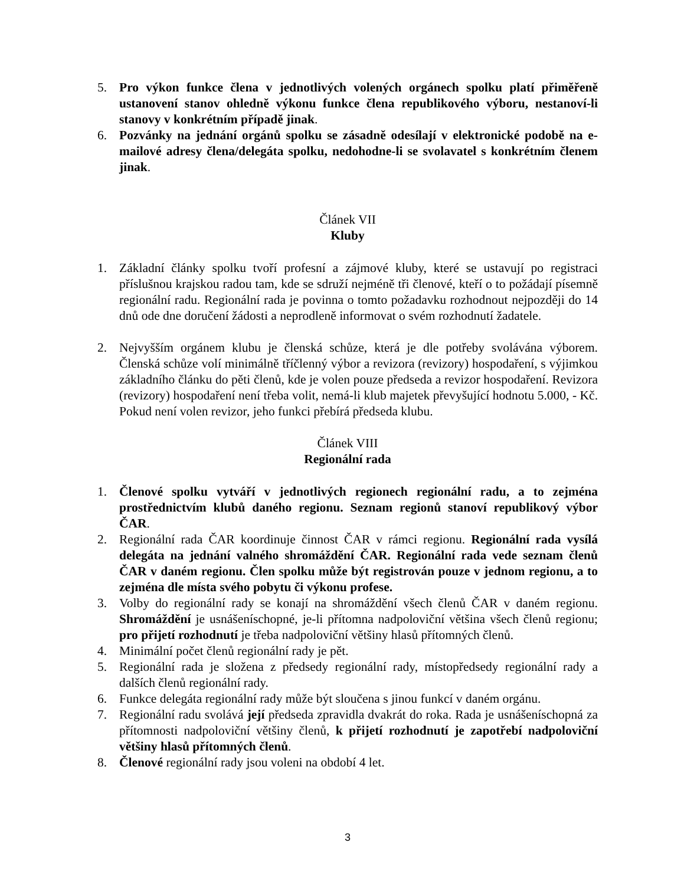5. Pro výkon funkce člena v jednotlivých volených orgánech spolku platí přiměřeně ustanovení stanov ohledně výkonu funkce člena republikového výboru, nestanoví-li stanovy v konkrétním případě jinak.
6. Pozvánky na jednání orgánů spolku se zásadně odesílají v elektronické podobě na e-mailové adresy člena/delegáta spolku, nedohodne-li se svolavatel s konkrétním členem jinak.
Článek VII
Kluby
1. Základní články spolku tvoří profesní a zájmové kluby, které se ustavují po registraci příslušnou krajskou radou tam, kde se sdruží nejméně tři členové, kteří o to požádají písemně regionální radu. Regionální rada je povinna o tomto požadavku rozhodnout nejpozději do 14 dnů ode dne doručení žádosti a neprodleně informovat o svém rozhodnutí žadatele.
2. Nejvyšším orgánem klubu je členská schůze, která je dle potřeby svolávána výborem. Členská schůze volí minimálně tříčlenný výbor a revizora (revizory) hospodaření, s výjimkou základního článku do pěti členů, kde je volen pouze předseda a revizor hospodaření. Revizora (revizory) hospodaření není třeba volit, nemá-li klub majetek převyšující hodnotu 5.000, - Kč. Pokud není volen revizor, jeho funkci přebírá předseda klubu.
Článek VIII
Regionální rada
1. Členové spolku vytváří v jednotlivých regionech regionální radu, a to zejména prostřednictvím klubů daného regionu. Seznam regionů stanoví republikový výbor ČAR.
2. Regionální rada ČAR koordinuje činnost ČAR v rámci regionu. Regionální rada vysílá delegáta na jednání valného shromáždění ČAR. Regionální rada vede seznam členů ČAR v daném regionu. Člen spolku může být registrován pouze v jednom regionu, a to zejména dle místa svého pobytu či výkonu profese.
3. Volby do regionální rady se konají na shromáždění všech členů ČAR v daném regionu. Shromáždění je usnášeníschopné, je-li přítomna nadpoloviční většina všech členů regionu; pro přijetí rozhodnutí je třeba nadpoloviční většiny hlasů přítomných členů.
4. Minimální počet členů regionální rady je pět.
5. Regionální rada je složena z předsedy regionální rady, místopředsedy regionální rady a dalších členů regionální rady.
6. Funkce delegáta regionální rady může být sloučena s jinou funkcí v daném orgánu.
7. Regionální radu svolává její předseda zpravidla dvakrát do roka. Rada je usnášeníschopná za přítomnosti nadpoloviční většiny členů, k přijetí rozhodnutí je zapotřebí nadpoloviční většiny hlasů přítomných členů.
8. Členové regionální rady jsou voleni na období 4 let.
3